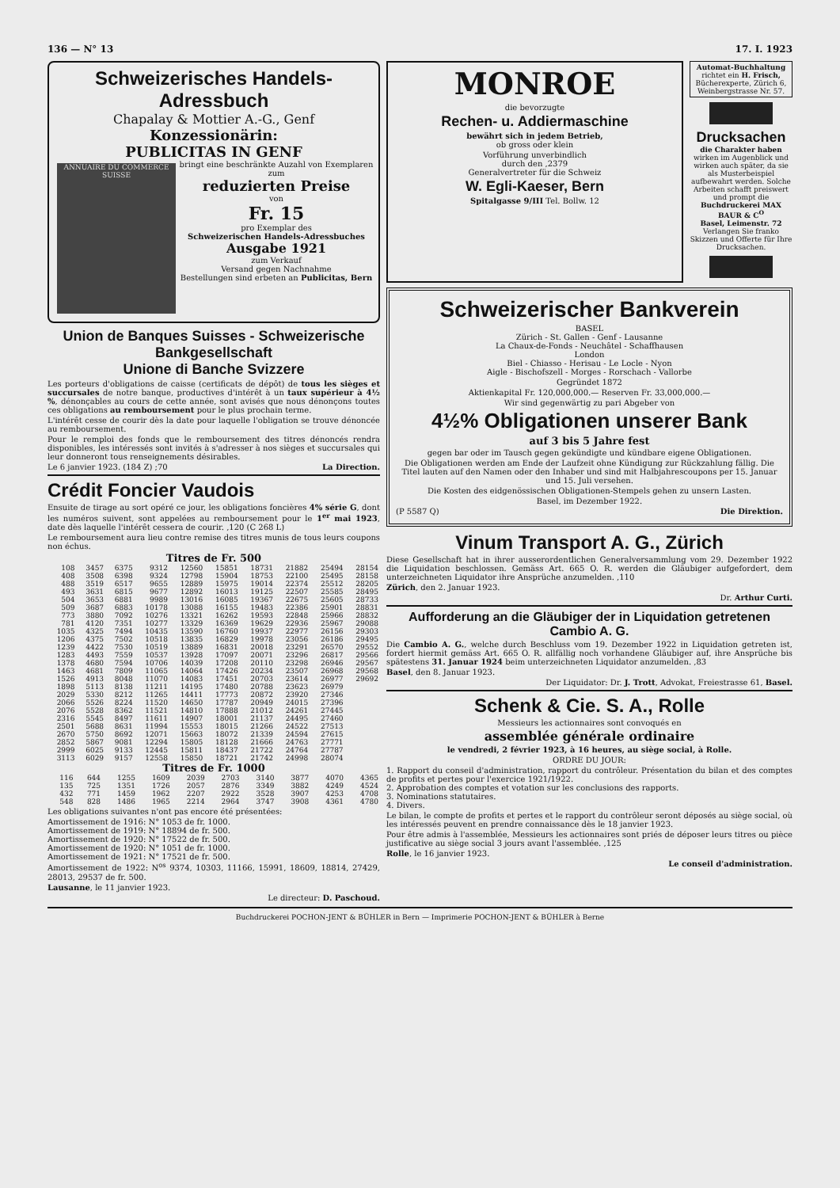136 — N° 13 17. I. 1923
Schweizerisches Handels-Adressbuch
Chapalay & Mottier A.-G., Genf
Konzessionärin:
PUBLICITAS IN GENF
ANNUAIRE DU COMMERCE SUISSE
bringt eine beschränkte Auzahl von Exemplaren zum
reduzierten Preise
von
Fr. 15
pro Exemplar des
Schweizerischen Handels-Adressbuches
Ausgabe 1921
zum Verkauf
Versand gegen Nachnahme
Bestellungen sind erbeten an Publicitas, Bern
Union de Banques Suisses - Schweizerische Bankgesellschaft
Unione di Banche Svizzere
Les porteurs d'obligations de caisse (certificats de dépôt) de tous les sièges et succursales de notre banque, productives d'intérêt à un taux supérieur à 4½ %, dénonçables au cours de cette année, sont avisés que nous dénonçons toutes ces obligations au remboursement pour le plus prochain terme.
L'intérêt cesse de courir dès la date pour laquelle l'obligation se trouve dénoncée au remboursement.
Pour le remploi des fonds que le remboursement des titres dénoncés rendra disponibles, les intéressés sont invités à s'adresser à nos sièges et succursales qui leur donneront tous renseignements désirables.
Le 6 janvier 1923. (184 Z) ;70 La Direction.
Crédit Foncier Vaudois
Ensuite de tirage au sort opéré ce jour, les obligations foncières 4% série G, dont les numéros suivent, sont appelées au remboursement pour le 1<sup>er</sup> mai 1923, date dès laquelle l'intérêt cessera de courir. ,120 (C 268 L)
Le remboursement aura lieu contre remise des titres munis de tous leurs coupons non échus.
Titres de Fr. 500
| 108 | 3457 | 6375 | 9312 | 12560 | 15851 | 18731 | 21882 | 25494 | 28154 |
| 408 | 3508 | 6398 | 9324 | 12798 | 15904 | 18753 | 22100 | 25495 | 28158 |
| 488 | 3519 | 6517 | 9655 | 12889 | 15975 | 19014 | 22374 | 25512 | 28205 |
| 493 | 3631 | 6815 | 9677 | 12892 | 16013 | 19125 | 22507 | 25585 | 28495 |
| 504 | 3653 | 6881 | 9989 | 13016 | 16085 | 19367 | 22675 | 25605 | 28733 |
| 509 | 3687 | 6883 | 10178 | 13088 | 16155 | 19483 | 22386 | 25901 | 28831 |
| 773 | 3880 | 7092 | 10276 | 13321 | 16262 | 19593 | 22848 | 25966 | 28832 |
| 781 | 4120 | 7351 | 10277 | 13329 | 16369 | 19629 | 22936 | 25967 | 29088 |
| 1035 | 4325 | 7494 | 10435 | 13590 | 16760 | 19937 | 22977 | 26156 | 29303 |
| 1206 | 4375 | 7502 | 10518 | 13835 | 16829 | 19978 | 23056 | 26186 | 29495 |
| 1239 | 4422 | 7530 | 10519 | 13889 | 16831 | 20018 | 23291 | 26570 | 29552 |
| 1283 | 4493 | 7559 | 10537 | 13928 | 17097 | 20071 | 23296 | 26817 | 29566 |
| 1378 | 4680 | 7594 | 10706 | 14039 | 17208 | 20110 | 23298 | 26946 | 29567 |
| 1463 | 4681 | 7809 | 11065 | 14064 | 17426 | 20234 | 23507 | 26968 | 29568 |
| 1526 | 4913 | 8048 | 11070 | 14083 | 17451 | 20703 | 23614 | 26977 | 29692 |
| 1898 | 5113 | 8138 | 11211 | 14195 | 17480 | 20788 | 23623 | 26979 | |
| 2029 | 5330 | 8212 | 11265 | 14411 | 17773 | 20872 | 23920 | 27346 | |
| 2066 | 5526 | 8224 | 11520 | 14650 | 17787 | 20949 | 24015 | 27396 | |
| 2076 | 5528 | 8362 | 11521 | 14810 | 17888 | 21012 | 24261 | 27445 | |
| 2316 | 5545 | 8497 | 11611 | 14907 | 18001 | 21137 | 24495 | 27460 | |
| 2501 | 5688 | 8631 | 11994 | 15553 | 18015 | 21266 | 24522 | 27513 | |
| 2670 | 5750 | 8692 | 12071 | 15663 | 18072 | 21339 | 24594 | 27615 | |
| 2852 | 5867 | 9081 | 12294 | 15805 | 18128 | 21666 | 24763 | 27771 | |
| 2999 | 6025 | 9133 | 12445 | 15811 | 18437 | 21722 | 24764 | 27787 | |
| 3113 | 6029 | 9157 | 12558 | 15850 | 18721 | 21742 | 24998 | 28074 | |
Titres de Fr. 1000
| 116 | 644 | 1255 | 1609 | 2039 | 2703 | 3140 | 3877 | 4070 | 4365 |
| 135 | 725 | 1351 | 1726 | 2057 | 2876 | 3349 | 3882 | 4249 | 4524 |
| 432 | 771 | 1459 | 1962 | 2207 | 2922 | 3528 | 3907 | 4253 | 4708 |
| 548 | 828 | 1486 | 1965 | 2214 | 2964 | 3747 | 3908 | 4361 | 4780 |
Les obligations suivantes n'ont pas encore été présentées:
Amortissement de 1916: N° 1053 de fr. 1000.
Amortissement de 1919: N° 18894 de fr. 500.
Amortissement de 1920: N° 17522 de fr. 500.
Amortissement de 1920: N° 1051 de fr. 1000.
Amortissement de 1921: N° 17521 de fr. 500.
Amortissement de 1922: N<sup>os</sup> 9374, 10303, 11166, 15991, 18609, 18814, 27429, 28013, 29537 de fr. 500.
Lausanne, le 11 janvier 1923.
Le directeur: D. Paschoud.
MONROE
die bevorzugte
Rechen- u. Addiermaschine
bewährt sich in jedem Betrieb,
ob gross oder klein
Vorführung unverbindlich
durch den ,2379
Generalvertreter für die Schweiz
W. Egli-Kaeser, Bern
Spitalgasse 9/III Tel. Bollw. 12
Automat-Buchhaltung richtet ein H. Frisch, Bücherexperte, Zürich 6, Weinbergstrasse Nr. 57.
Drucksachen
die Charakter haben
wirken im Augenblick und wirken auch später, da sie als Musterbeispiel aufbewahrt werden. Solche Arbeiten schafft preiswert und prompt die
Buchdruckerei MAX BAUR & C<sup>O</sup>
Basel, Leimenstr. 72
Verlangen Sie franko Skizzen und Offerte für Ihre Drucksachen.
Schweizerischer Bankverein
BASEL
Zürich - St. Gallen - Genf - Lausanne
La Chaux-de-Fonds - Neuchâtel - Schaffhausen
London
Biel - Chiasso - Herisau - Le Locle - Nyon
Aigle - Bischofszell - Morges - Rorschach - Vallorbe
Gegründet 1872
Aktienkapital Fr. 120,000,000.— Reserven Fr. 33,000,000.—
Wir sind gegenwärtig zu pari Abgeber von
4½% Obligationen unserer Bank
auf 3 bis 5 Jahre fest
gegen bar oder im Tausch gegen gekündigte und kündbare eigene Obligationen.
Die Obligationen werden am Ende der Laufzeit ohne Kündigung zur Rückzahlung fällig. Die Titel lauten auf den Namen oder den Inhaber und sind mit Halbjahrescoupons per 15. Januar und 15. Juli versehen.
Die Kosten des eidgenössischen Obligationen-Stempels gehen zu unsern Lasten.
Basel, im Dezember 1922.
(P 5587 Q) Die Direktion.
Vinum Transport A. G., Zürich
Diese Gesellschaft hat in ihrer ausserordentlichen Generalversammlung vom 29. Dezember 1922 die Liquidation beschlossen. Gemäss Art. 665 O. R. werden die Gläubiger aufgefordert, dem unterzeichneten Liquidator ihre Ansprüche anzumelden. ,110
Zürich, den 2. Januar 1923.
Dr. Arthur Curti.
Aufforderung an die Gläubiger der in Liquidation getretenen Cambio A. G.
Die Cambio A. G., welche durch Beschluss vom 19. Dezember 1922 in Liquidation getreten ist, fordert hiermit gemäss Art. 665 O. R. allfällig noch vorhandene Gläubiger auf, ihre Ansprüche bis spätestens 31. Januar 1924 beim unterzeichneten Liquidator anzumelden. ,83
Basel, den 8. Januar 1923.
Der Liquidator: Dr. J. Trott, Advokat, Freiestrasse 61, Basel.
Schenk & Cie. S. A., Rolle
Messieurs les actionnaires sont convoqués en
assemblée générale ordinaire
le vendredi, 2 février 1923, à 16 heures, au siège social, à Rolle.
ORDRE DU JOUR:
1. Rapport du conseil d'administration, rapport du contrôleur. Présentation du bilan et des comptes de profits et pertes pour l'exercice 1921/1922.
2. Approbation des comptes et votation sur les conclusions des rapports.
3. Nominations statutaires.
4. Divers.
Le bilan, le compte de profits et pertes et le rapport du contrôleur seront déposés au siège social, où les intéressés peuvent en prendre connaissance dès le 18 janvier 1923.
Pour être admis à l'assemblée, Messieurs les actionnaires sont priés de déposer leurs titres ou pièce justificative au siège social 3 jours avant l'assemblée. ,125
Rolle, le 16 janvier 1923.
Le conseil d'administration.
Buchdruckerei POCHON-JENT & BÜHLER in Bern — Imprimerie POCHON-JENT & BÜHLER à Berne